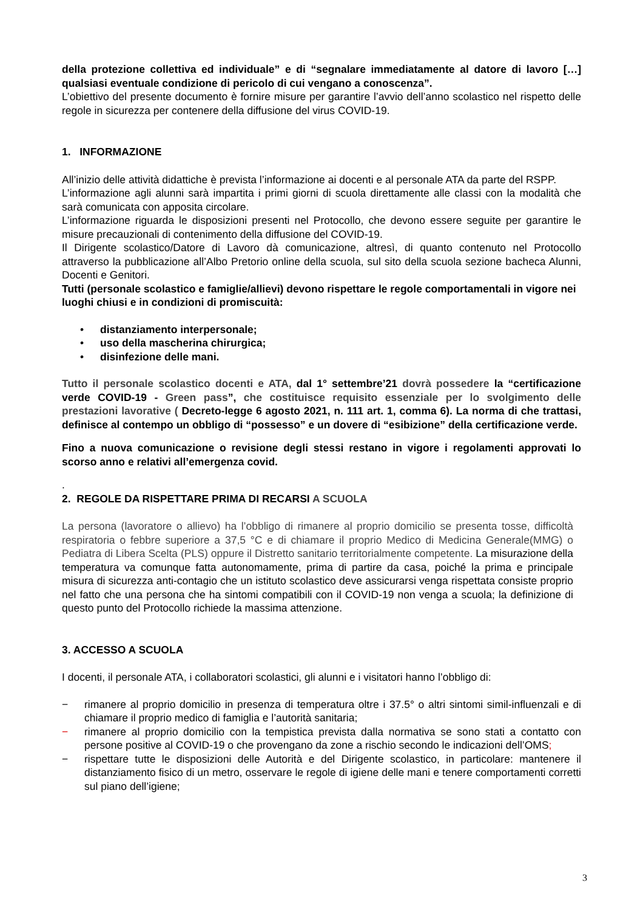della protezione collettiva ed individuale” e di “segnalare immediatamente al datore di lavoro […] qualsiasi eventuale condizione di pericolo di cui vengano a conoscenza”.
L’obiettivo del presente documento è fornire misure per garantire l’avvio dell’anno scolastico nel rispetto delle regole in sicurezza per contenere della diffusione del virus COVID-19.
1. INFORMAZIONE
All’inizio delle attività didattiche è prevista l’informazione ai docenti e al personale ATA da parte del RSPP.
L’informazione agli alunni sarà impartita i primi giorni di scuola direttamente alle classi con la modalità che sarà comunicata con apposita circolare.
L’informazione riguarda le disposizioni presenti nel Protocollo, che devono essere seguite per garantire le misure precauzionali di contenimento della diffusione del COVID-19.
Il Dirigente scolastico/Datore di Lavoro dà comunicazione, altresì, di quanto contenuto nel Protocollo attraverso la pubblicazione all’Albo Pretorio online della scuola, sul sito della scuola sezione bacheca Alunni, Docenti e Genitori.
Tutti (personale scolastico e famiglie/allievi) devono rispettare le regole comportamentali in vigore nei luoghi chiusi e in condizioni di promiscuità:
• distanziamento interpersonale;
• uso della mascherina chirurgica;
• disinfezione delle mani.
Tutto il personale scolastico docenti e ATA, dal 1° settembre’21 dovrà possedere la “certificazione verde COVID-19 - Green pass”, che costituisce requisito essenziale per lo svolgimento delle prestazioni lavorative ( Decreto-legge 6 agosto 2021, n. 111 art. 1, comma 6). La norma di che trattasi, definisce al contempo un obbligo di “possesso” e un dovere di “esibizione” della certificazione verde.
Fino a nuova comunicazione o revisione degli stessi restano in vigore i regolamenti approvati lo scorso anno e relativi all’emergenza covid.
.
2. REGOLE DA RISPETTARE PRIMA DI RECARSI A SCUOLA
La persona (lavoratore o allievo) ha l’obbligo di rimanere al proprio domicilio se presenta tosse, difficoltà respiratoria o febbre superiore a 37,5 °C e di chiamare il proprio Medico di Medicina Generale(MMG) o Pediatra di Libera Scelta (PLS) oppure il Distretto sanitario territorialmente competente. La misurazione della temperatura va comunque fatta autonomamente, prima di partire da casa, poiché la prima e principale misura di sicurezza anti-contagio che un istituto scolastico deve assicurarsi venga rispettata consiste proprio nel fatto che una persona che ha sintomi compatibili con il COVID-19 non venga a scuola; la definizione di questo punto del Protocollo richiede la massima attenzione.
3. ACCESSO A SCUOLA
I docenti, il personale ATA, i collaboratori scolastici, gli alunni e i visitatori hanno l’obbligo di:
− rimanere al proprio domicilio in presenza di temperatura oltre i 37.5° o altri sintomi simil-influenzali e di chiamare il proprio medico di famiglia e l’autorità sanitaria;
− rimanere al proprio domicilio con la tempistica prevista dalla normativa se sono stati a contatto con persone positive al COVID-19 o che provengano da zone a rischio secondo le indicazioni dell’OMS;
− rispettare tutte le disposizioni delle Autorità e del Dirigente scolastico, in particolare: mantenere il distanziamento fisico di un metro, osservare le regole di igiene delle mani e tenere comportamenti corretti sul piano dell’igiene;
3